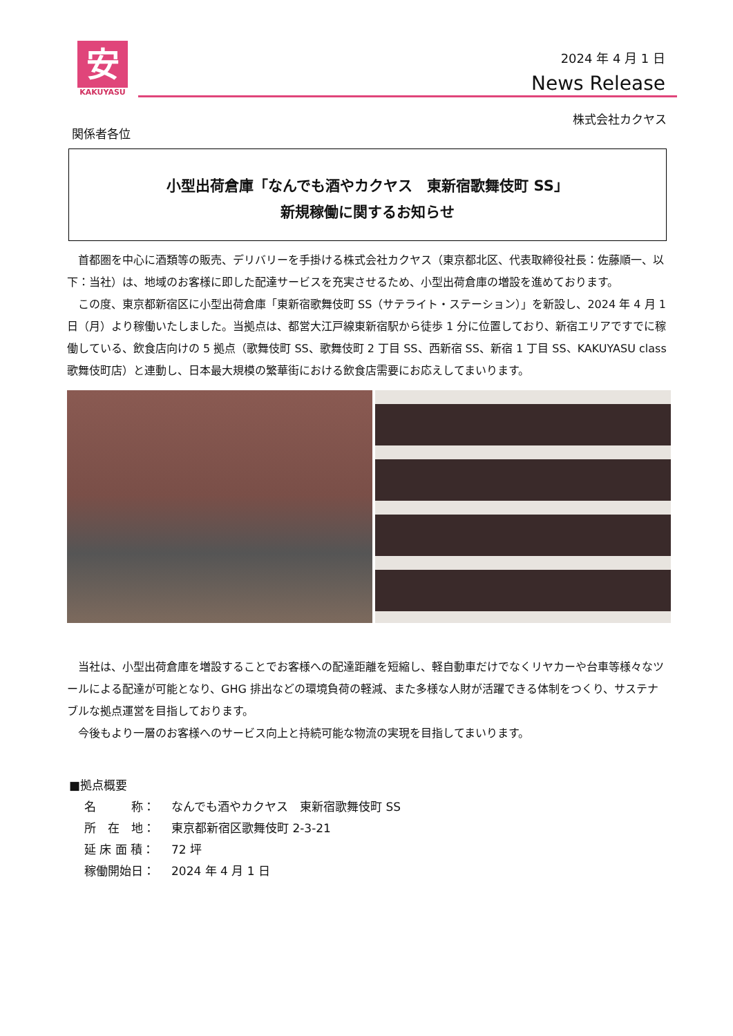安
KAKUYASU
2024 年 4 月 1 日
News Release
株式会社カクヤス
関係者各位
小型出荷倉庫「なんでも酒やカクヤス　東新宿歌舞伎町 SS」
新規稼働に関するお知らせ
首都圏を中心に酒類等の販売、デリバリーを手掛ける株式会社カクヤス（東京都北区、代表取締役社長：佐藤順一、以下：当社）は、地域のお客様に即した配達サービスを充実させるため、小型出荷倉庫の増設を進めております。
この度、東京都新宿区に小型出荷倉庫「東新宿歌舞伎町 SS（サテライト・ステーション）」を新設し、2024 年 4 月 1 日（月）より稼働いたしました。当拠点は、都営大江戸線東新宿駅から徒歩 1 分に位置しており、新宿エリアですでに稼働している、飲食店向けの 5 拠点（歌舞伎町 SS、歌舞伎町 2 丁目 SS、西新宿 SS、新宿 1 丁目 SS、KAKUYASU class 歌舞伎町店）と連動し、日本最大規模の繁華街における飲食店需要にお応えしてまいります。
当社は、小型出荷倉庫を増設することでお客様への配達距離を短縮し、軽自動車だけでなくリヤカーや台車等様々なツールによる配達が可能となり、GHG 排出などの環境負荷の軽減、また多様な人財が活躍できる体制をつくり、サステナブルな拠点運営を目指しております。
今後もより一層のお客様へのサービス向上と持続可能な物流の実現を目指してまいります。
■拠点概要
名　　　称： なんでも酒やカクヤス　東新宿歌舞伎町 SS
所　在　地： 東京都新宿区歌舞伎町 2-3-21
延 床 面 積： 72 坪
稼働開始日： 2024 年 4 月 1 日